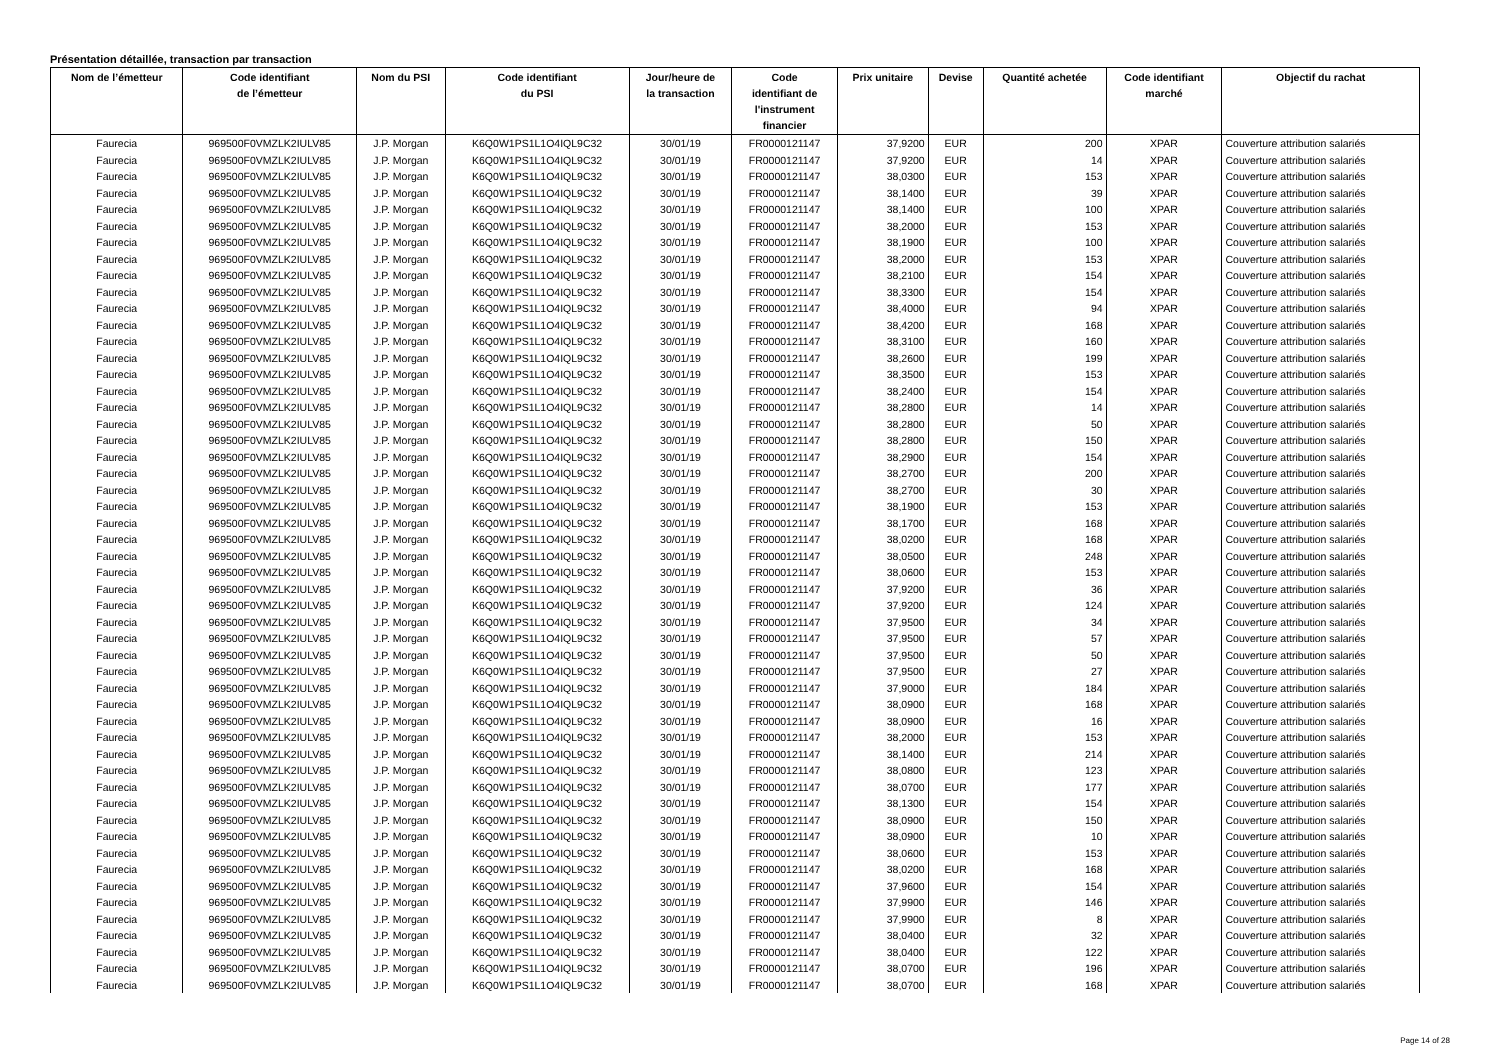Présentation détaillée, transaction par transaction
| Nom de l’émetteur | Code identifiant de l’émetteur | Nom du PSI | Code identifiant du PSI | Jour/heure de la transaction | Code identifiant de l'instrument financier | Prix unitaire | Devise | Quantité achetée | Code identifiant marché | Objectif du rachat |
| --- | --- | --- | --- | --- | --- | --- | --- | --- | --- | --- |
| Faurecia | 969500F0VMZLK2IULV85 | J.P. Morgan | K6Q0W1PS1L1O4IQL9C32 | 30/01/19 | FR0000121147 | 37,9200 | EUR | 200 | XPAR | Couverture attribution salariés |
| Faurecia | 969500F0VMZLK2IULV85 | J.P. Morgan | K6Q0W1PS1L1O4IQL9C32 | 30/01/19 | FR0000121147 | 37,9200 | EUR | 14 | XPAR | Couverture attribution salariés |
| Faurecia | 969500F0VMZLK2IULV85 | J.P. Morgan | K6Q0W1PS1L1O4IQL9C32 | 30/01/19 | FR0000121147 | 38,0300 | EUR | 153 | XPAR | Couverture attribution salariés |
| Faurecia | 969500F0VMZLK2IULV85 | J.P. Morgan | K6Q0W1PS1L1O4IQL9C32 | 30/01/19 | FR0000121147 | 38,1400 | EUR | 39 | XPAR | Couverture attribution salariés |
| Faurecia | 969500F0VMZLK2IULV85 | J.P. Morgan | K6Q0W1PS1L1O4IQL9C32 | 30/01/19 | FR0000121147 | 38,1400 | EUR | 100 | XPAR | Couverture attribution salariés |
| Faurecia | 969500F0VMZLK2IULV85 | J.P. Morgan | K6Q0W1PS1L1O4IQL9C32 | 30/01/19 | FR0000121147 | 38,2000 | EUR | 153 | XPAR | Couverture attribution salariés |
| Faurecia | 969500F0VMZLK2IULV85 | J.P. Morgan | K6Q0W1PS1L1O4IQL9C32 | 30/01/19 | FR0000121147 | 38,1900 | EUR | 100 | XPAR | Couverture attribution salariés |
| Faurecia | 969500F0VMZLK2IULV85 | J.P. Morgan | K6Q0W1PS1L1O4IQL9C32 | 30/01/19 | FR0000121147 | 38,2000 | EUR | 153 | XPAR | Couverture attribution salariés |
| Faurecia | 969500F0VMZLK2IULV85 | J.P. Morgan | K6Q0W1PS1L1O4IQL9C32 | 30/01/19 | FR0000121147 | 38,2100 | EUR | 154 | XPAR | Couverture attribution salariés |
| Faurecia | 969500F0VMZLK2IULV85 | J.P. Morgan | K6Q0W1PS1L1O4IQL9C32 | 30/01/19 | FR0000121147 | 38,3300 | EUR | 154 | XPAR | Couverture attribution salariés |
| Faurecia | 969500F0VMZLK2IULV85 | J.P. Morgan | K6Q0W1PS1L1O4IQL9C32 | 30/01/19 | FR0000121147 | 38,4000 | EUR | 94 | XPAR | Couverture attribution salariés |
| Faurecia | 969500F0VMZLK2IULV85 | J.P. Morgan | K6Q0W1PS1L1O4IQL9C32 | 30/01/19 | FR0000121147 | 38,4200 | EUR | 168 | XPAR | Couverture attribution salariés |
| Faurecia | 969500F0VMZLK2IULV85 | J.P. Morgan | K6Q0W1PS1L1O4IQL9C32 | 30/01/19 | FR0000121147 | 38,3100 | EUR | 160 | XPAR | Couverture attribution salariés |
| Faurecia | 969500F0VMZLK2IULV85 | J.P. Morgan | K6Q0W1PS1L1O4IQL9C32 | 30/01/19 | FR0000121147 | 38,2600 | EUR | 199 | XPAR | Couverture attribution salariés |
| Faurecia | 969500F0VMZLK2IULV85 | J.P. Morgan | K6Q0W1PS1L1O4IQL9C32 | 30/01/19 | FR0000121147 | 38,3500 | EUR | 153 | XPAR | Couverture attribution salariés |
| Faurecia | 969500F0VMZLK2IULV85 | J.P. Morgan | K6Q0W1PS1L1O4IQL9C32 | 30/01/19 | FR0000121147 | 38,2400 | EUR | 154 | XPAR | Couverture attribution salariés |
| Faurecia | 969500F0VMZLK2IULV85 | J.P. Morgan | K6Q0W1PS1L1O4IQL9C32 | 30/01/19 | FR0000121147 | 38,2800 | EUR | 14 | XPAR | Couverture attribution salariés |
| Faurecia | 969500F0VMZLK2IULV85 | J.P. Morgan | K6Q0W1PS1L1O4IQL9C32 | 30/01/19 | FR0000121147 | 38,2800 | EUR | 50 | XPAR | Couverture attribution salariés |
| Faurecia | 969500F0VMZLK2IULV85 | J.P. Morgan | K6Q0W1PS1L1O4IQL9C32 | 30/01/19 | FR0000121147 | 38,2800 | EUR | 150 | XPAR | Couverture attribution salariés |
| Faurecia | 969500F0VMZLK2IULV85 | J.P. Morgan | K6Q0W1PS1L1O4IQL9C32 | 30/01/19 | FR0000121147 | 38,2900 | EUR | 154 | XPAR | Couverture attribution salariés |
| Faurecia | 969500F0VMZLK2IULV85 | J.P. Morgan | K6Q0W1PS1L1O4IQL9C32 | 30/01/19 | FR0000121147 | 38,2700 | EUR | 200 | XPAR | Couverture attribution salariés |
| Faurecia | 969500F0VMZLK2IULV85 | J.P. Morgan | K6Q0W1PS1L1O4IQL9C32 | 30/01/19 | FR0000121147 | 38,2700 | EUR | 30 | XPAR | Couverture attribution salariés |
| Faurecia | 969500F0VMZLK2IULV85 | J.P. Morgan | K6Q0W1PS1L1O4IQL9C32 | 30/01/19 | FR0000121147 | 38,1900 | EUR | 153 | XPAR | Couverture attribution salariés |
| Faurecia | 969500F0VMZLK2IULV85 | J.P. Morgan | K6Q0W1PS1L1O4IQL9C32 | 30/01/19 | FR0000121147 | 38,1700 | EUR | 168 | XPAR | Couverture attribution salariés |
| Faurecia | 969500F0VMZLK2IULV85 | J.P. Morgan | K6Q0W1PS1L1O4IQL9C32 | 30/01/19 | FR0000121147 | 38,0200 | EUR | 168 | XPAR | Couverture attribution salariés |
| Faurecia | 969500F0VMZLK2IULV85 | J.P. Morgan | K6Q0W1PS1L1O4IQL9C32 | 30/01/19 | FR0000121147 | 38,0500 | EUR | 248 | XPAR | Couverture attribution salariés |
| Faurecia | 969500F0VMZLK2IULV85 | J.P. Morgan | K6Q0W1PS1L1O4IQL9C32 | 30/01/19 | FR0000121147 | 38,0600 | EUR | 153 | XPAR | Couverture attribution salariés |
| Faurecia | 969500F0VMZLK2IULV85 | J.P. Morgan | K6Q0W1PS1L1O4IQL9C32 | 30/01/19 | FR0000121147 | 37,9200 | EUR | 36 | XPAR | Couverture attribution salariés |
| Faurecia | 969500F0VMZLK2IULV85 | J.P. Morgan | K6Q0W1PS1L1O4IQL9C32 | 30/01/19 | FR0000121147 | 37,9200 | EUR | 124 | XPAR | Couverture attribution salariés |
| Faurecia | 969500F0VMZLK2IULV85 | J.P. Morgan | K6Q0W1PS1L1O4IQL9C32 | 30/01/19 | FR0000121147 | 37,9500 | EUR | 34 | XPAR | Couverture attribution salariés |
| Faurecia | 969500F0VMZLK2IULV85 | J.P. Morgan | K6Q0W1PS1L1O4IQL9C32 | 30/01/19 | FR0000121147 | 37,9500 | EUR | 57 | XPAR | Couverture attribution salariés |
| Faurecia | 969500F0VMZLK2IULV85 | J.P. Morgan | K6Q0W1PS1L1O4IQL9C32 | 30/01/19 | FR0000121147 | 37,9500 | EUR | 50 | XPAR | Couverture attribution salariés |
| Faurecia | 969500F0VMZLK2IULV85 | J.P. Morgan | K6Q0W1PS1L1O4IQL9C32 | 30/01/19 | FR0000121147 | 37,9500 | EUR | 27 | XPAR | Couverture attribution salariés |
| Faurecia | 969500F0VMZLK2IULV85 | J.P. Morgan | K6Q0W1PS1L1O4IQL9C32 | 30/01/19 | FR0000121147 | 37,9000 | EUR | 184 | XPAR | Couverture attribution salariés |
| Faurecia | 969500F0VMZLK2IULV85 | J.P. Morgan | K6Q0W1PS1L1O4IQL9C32 | 30/01/19 | FR0000121147 | 38,0900 | EUR | 168 | XPAR | Couverture attribution salariés |
| Faurecia | 969500F0VMZLK2IULV85 | J.P. Morgan | K6Q0W1PS1L1O4IQL9C32 | 30/01/19 | FR0000121147 | 38,0900 | EUR | 16 | XPAR | Couverture attribution salariés |
| Faurecia | 969500F0VMZLK2IULV85 | J.P. Morgan | K6Q0W1PS1L1O4IQL9C32 | 30/01/19 | FR0000121147 | 38,2000 | EUR | 153 | XPAR | Couverture attribution salariés |
| Faurecia | 969500F0VMZLK2IULV85 | J.P. Morgan | K6Q0W1PS1L1O4IQL9C32 | 30/01/19 | FR0000121147 | 38,1400 | EUR | 214 | XPAR | Couverture attribution salariés |
| Faurecia | 969500F0VMZLK2IULV85 | J.P. Morgan | K6Q0W1PS1L1O4IQL9C32 | 30/01/19 | FR0000121147 | 38,0800 | EUR | 123 | XPAR | Couverture attribution salariés |
| Faurecia | 969500F0VMZLK2IULV85 | J.P. Morgan | K6Q0W1PS1L1O4IQL9C32 | 30/01/19 | FR0000121147 | 38,0700 | EUR | 177 | XPAR | Couverture attribution salariés |
| Faurecia | 969500F0VMZLK2IULV85 | J.P. Morgan | K6Q0W1PS1L1O4IQL9C32 | 30/01/19 | FR0000121147 | 38,1300 | EUR | 154 | XPAR | Couverture attribution salariés |
| Faurecia | 969500F0VMZLK2IULV85 | J.P. Morgan | K6Q0W1PS1L1O4IQL9C32 | 30/01/19 | FR0000121147 | 38,0900 | EUR | 150 | XPAR | Couverture attribution salariés |
| Faurecia | 969500F0VMZLK2IULV85 | J.P. Morgan | K6Q0W1PS1L1O4IQL9C32 | 30/01/19 | FR0000121147 | 38,0900 | EUR | 10 | XPAR | Couverture attribution salariés |
| Faurecia | 969500F0VMZLK2IULV85 | J.P. Morgan | K6Q0W1PS1L1O4IQL9C32 | 30/01/19 | FR0000121147 | 38,0600 | EUR | 153 | XPAR | Couverture attribution salariés |
| Faurecia | 969500F0VMZLK2IULV85 | J.P. Morgan | K6Q0W1PS1L1O4IQL9C32 | 30/01/19 | FR0000121147 | 38,0200 | EUR | 168 | XPAR | Couverture attribution salariés |
| Faurecia | 969500F0VMZLK2IULV85 | J.P. Morgan | K6Q0W1PS1L1O4IQL9C32 | 30/01/19 | FR0000121147 | 37,9600 | EUR | 154 | XPAR | Couverture attribution salariés |
| Faurecia | 969500F0VMZLK2IULV85 | J.P. Morgan | K6Q0W1PS1L1O4IQL9C32 | 30/01/19 | FR0000121147 | 37,9900 | EUR | 146 | XPAR | Couverture attribution salariés |
| Faurecia | 969500F0VMZLK2IULV85 | J.P. Morgan | K6Q0W1PS1L1O4IQL9C32 | 30/01/19 | FR0000121147 | 37,9900 | EUR | 8 | XPAR | Couverture attribution salariés |
| Faurecia | 969500F0VMZLK2IULV85 | J.P. Morgan | K6Q0W1PS1L1O4IQL9C32 | 30/01/19 | FR0000121147 | 38,0400 | EUR | 32 | XPAR | Couverture attribution salariés |
| Faurecia | 969500F0VMZLK2IULV85 | J.P. Morgan | K6Q0W1PS1L1O4IQL9C32 | 30/01/19 | FR0000121147 | 38,0400 | EUR | 122 | XPAR | Couverture attribution salariés |
| Faurecia | 969500F0VMZLK2IULV85 | J.P. Morgan | K6Q0W1PS1L1O4IQL9C32 | 30/01/19 | FR0000121147 | 38,0700 | EUR | 196 | XPAR | Couverture attribution salariés |
| Faurecia | 969500F0VMZLK2IULV85 | J.P. Morgan | K6Q0W1PS1L1O4IQL9C32 | 30/01/19 | FR0000121147 | 38,0700 | EUR | 168 | XPAR | Couverture attribution salariés |
Page 14 of 28